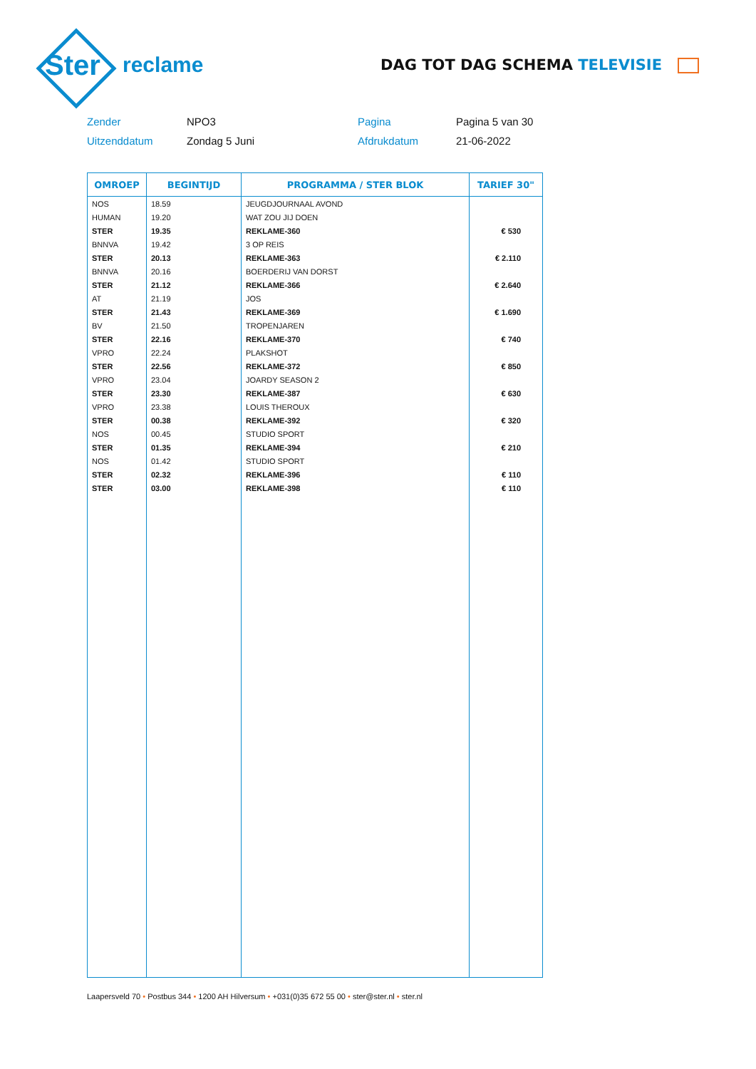Ster
reclame
DAG TOT DAG SCHEMA TELEVISIE
Zender
NPO3
Pagina
Pagina 5 van 30
Uitzenddatum
Zondag 5 Juni
Afdrukdatum
21-06-2022
| OMROEP | BEGINTIJD | PROGRAMMA / STER BLOK | TARIEF 30" |
| --- | --- | --- | --- |
| NOS | 18.59 | JEUGDJOURNAAL AVOND | |
| HUMAN | 19.20 | WAT ZOU JIJ DOEN | |
| STER | 19.35 | REKLAME-360 | € 530 |
| BNNVA | 19.42 | 3 OP REIS | |
| STER | 20.13 | REKLAME-363 | € 2.110 |
| BNNVA | 20.16 | BOERDERIJ VAN DORST | |
| STER | 21.12 | REKLAME-366 | € 2.640 |
| AT | 21.19 | JOS | |
| STER | 21.43 | REKLAME-369 | € 1.690 |
| BV | 21.50 | TROPENJAREN | |
| STER | 22.16 | REKLAME-370 | € 740 |
| VPRO | 22.24 | PLAKSHOT | |
| STER | 22.56 | REKLAME-372 | € 850 |
| VPRO | 23.04 | JOARDY SEASON 2 | |
| STER | 23.30 | REKLAME-387 | € 630 |
| VPRO | 23.38 | LOUIS THEROUX | |
| STER | 00.38 | REKLAME-392 | € 320 |
| NOS | 00.45 | STUDIO SPORT | |
| STER | 01.35 | REKLAME-394 | € 210 |
| NOS | 01.42 | STUDIO SPORT | |
| STER | 02.32 | REKLAME-396 | € 110 |
| STER | 03.00 | REKLAME-398 | € 110 |
Laapersveld 70 • Postbus 344 • 1200 AH Hilversum • +031(0)35 672 55 00 • ster@ster.nl • ster.nl